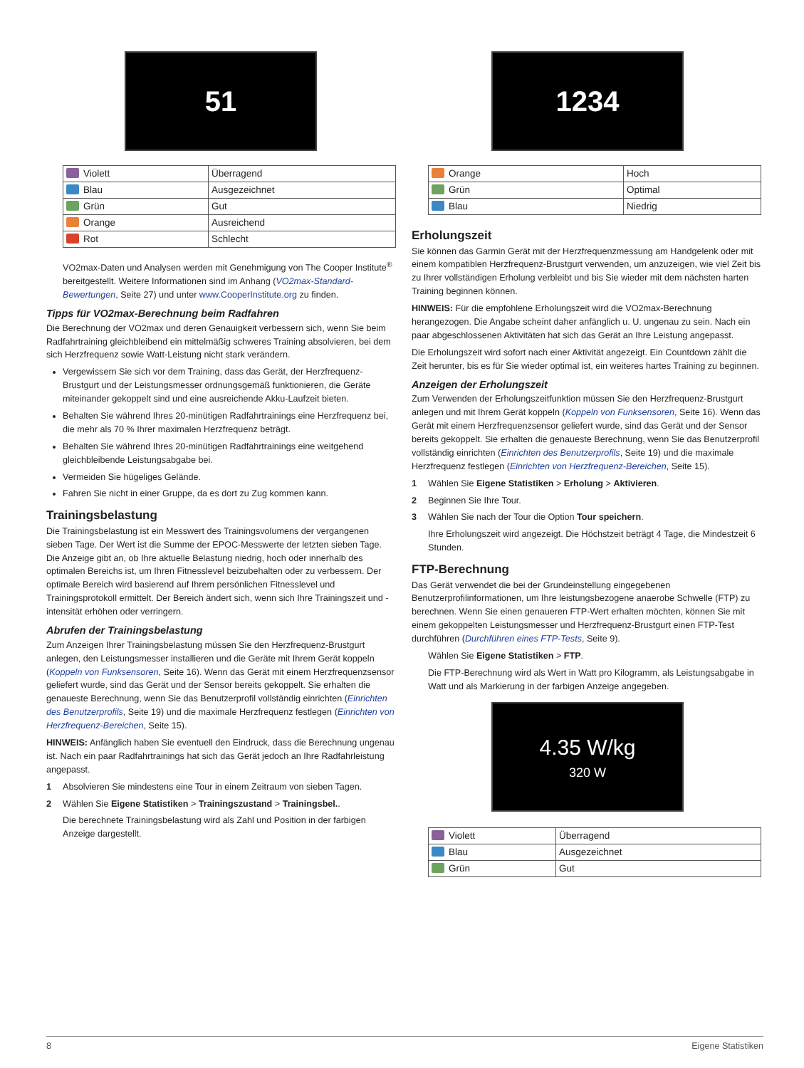51
| Violett | Überragend |
| Blau | Ausgezeichnet |
| Grün | Gut |
| Orange | Ausreichend |
| Rot | Schlecht |
VO2max-Daten und Analysen werden mit Genehmigung von The Cooper Institute<sup>®</sup> bereitgestellt. Weitere Informationen sind im Anhang (VO2max-Standard-Bewertungen, Seite 27) und unter www.CooperInstitute.org zu finden.
Tipps für VO2max-Berechnung beim Radfahren
Die Berechnung der VO2max und deren Genauigkeit verbessern sich, wenn Sie beim Radfahrtraining gleichbleibend ein mittelmäßig schweres Training absolvieren, bei dem sich Herzfrequenz sowie Watt-Leistung nicht stark verändern.
Vergewissern Sie sich vor dem Training, dass das Gerät, der Herzfrequenz-Brustgurt und der Leistungsmesser ordnungsgemäß funktionieren, die Geräte miteinander gekoppelt sind und eine ausreichende Akku-Laufzeit bieten.
Behalten Sie während Ihres 20-minütigen Radfahrtrainings eine Herzfrequenz bei, die mehr als 70 % Ihrer maximalen Herzfrequenz beträgt.
Behalten Sie während Ihres 20-minütigen Radfahrtrainings eine weitgehend gleichbleibende Leistungsabgabe bei.
Vermeiden Sie hügeliges Gelände.
Fahren Sie nicht in einer Gruppe, da es dort zu Zug kommen kann.
Trainingsbelastung
Die Trainingsbelastung ist ein Messwert des Trainingsvolumens der vergangenen sieben Tage. Der Wert ist die Summe der EPOC-Messwerte der letzten sieben Tage. Die Anzeige gibt an, ob Ihre aktuelle Belastung niedrig, hoch oder innerhalb des optimalen Bereichs ist, um Ihren Fitnesslevel beizubehalten oder zu verbessern. Der optimale Bereich wird basierend auf Ihrem persönlichen Fitnesslevel und Trainingsprotokoll ermittelt. Der Bereich ändert sich, wenn sich Ihre Trainingszeit und -intensität erhöhen oder verringern.
Abrufen der Trainingsbelastung
Zum Anzeigen Ihrer Trainingsbelastung müssen Sie den Herzfrequenz-Brustgurt anlegen, den Leistungsmesser installieren und die Geräte mit Ihrem Gerät koppeln (Koppeln von Funksensoren, Seite 16). Wenn das Gerät mit einem Herzfrequenzsensor geliefert wurde, sind das Gerät und der Sensor bereits gekoppelt. Sie erhalten die genaueste Berechnung, wenn Sie das Benutzerprofil vollständig einrichten (Einrichten des Benutzerprofils, Seite 19) und die maximale Herzfrequenz festlegen (Einrichten von Herzfrequenz-Bereichen, Seite 15).
HINWEIS: Anfänglich haben Sie eventuell den Eindruck, dass die Berechnung ungenau ist. Nach ein paar Radfahrtrainings hat sich das Gerät jedoch an Ihre Radfahrleistung angepasst.
1 Absolvieren Sie mindestens eine Tour in einem Zeitraum von sieben Tagen.
2 Wählen Sie Eigene Statistiken > Trainingszustand > Trainingsbel..
Die berechnete Trainingsbelastung wird als Zahl und Position in der farbigen Anzeige dargestellt.
1234
| Orange | Hoch |
| Grün | Optimal |
| Blau | Niedrig |
Erholungszeit
Sie können das Garmin Gerät mit der Herzfrequenzmessung am Handgelenk oder mit einem kompatiblen Herzfrequenz-Brustgurt verwenden, um anzuzeigen, wie viel Zeit bis zu Ihrer vollständigen Erholung verbleibt und bis Sie wieder mit dem nächsten harten Training beginnen können.
HINWEIS: Für die empfohlene Erholungszeit wird die VO2max-Berechnung herangezogen. Die Angabe scheint daher anfänglich u. U. ungenau zu sein. Nach ein paar abgeschlossenen Aktivitäten hat sich das Gerät an Ihre Leistung angepasst.
Die Erholungszeit wird sofort nach einer Aktivität angezeigt. Ein Countdown zählt die Zeit herunter, bis es für Sie wieder optimal ist, ein weiteres hartes Training zu beginnen.
Anzeigen der Erholungszeit
Zum Verwenden der Erholungszeitfunktion müssen Sie den Herzfrequenz-Brustgurt anlegen und mit Ihrem Gerät koppeln (Koppeln von Funksensoren, Seite 16). Wenn das Gerät mit einem Herzfrequenzsensor geliefert wurde, sind das Gerät und der Sensor bereits gekoppelt. Sie erhalten die genaueste Berechnung, wenn Sie das Benutzerprofil vollständig einrichten (Einrichten des Benutzerprofils, Seite 19) und die maximale Herzfrequenz festlegen (Einrichten von Herzfrequenz-Bereichen, Seite 15).
1 Wählen Sie Eigene Statistiken > Erholung > Aktivieren.
2 Beginnen Sie Ihre Tour.
3 Wählen Sie nach der Tour die Option Tour speichern.
Ihre Erholungszeit wird angezeigt. Die Höchstzeit beträgt 4 Tage, die Mindestzeit 6 Stunden.
FTP-Berechnung
Das Gerät verwendet die bei der Grundeinstellung eingegebenen Benutzerprofilinformationen, um Ihre leistungsbezogene anaerobe Schwelle (FTP) zu berechnen. Wenn Sie einen genaueren FTP-Wert erhalten möchten, können Sie mit einem gekoppelten Leistungsmesser und Herzfrequenz-Brustgurt einen FTP-Test durchführen (Durchführen eines FTP-Tests, Seite 9).
Wählen Sie Eigene Statistiken > FTP.
Die FTP-Berechnung wird als Wert in Watt pro Kilogramm, als Leistungsabgabe in Watt und als Markierung in der farbigen Anzeige angegeben.
4.35 W/kg
320 W
| Violett | Überragend |
| Blau | Ausgezeichnet |
| Grün | Gut |
8 Eigene Statistiken